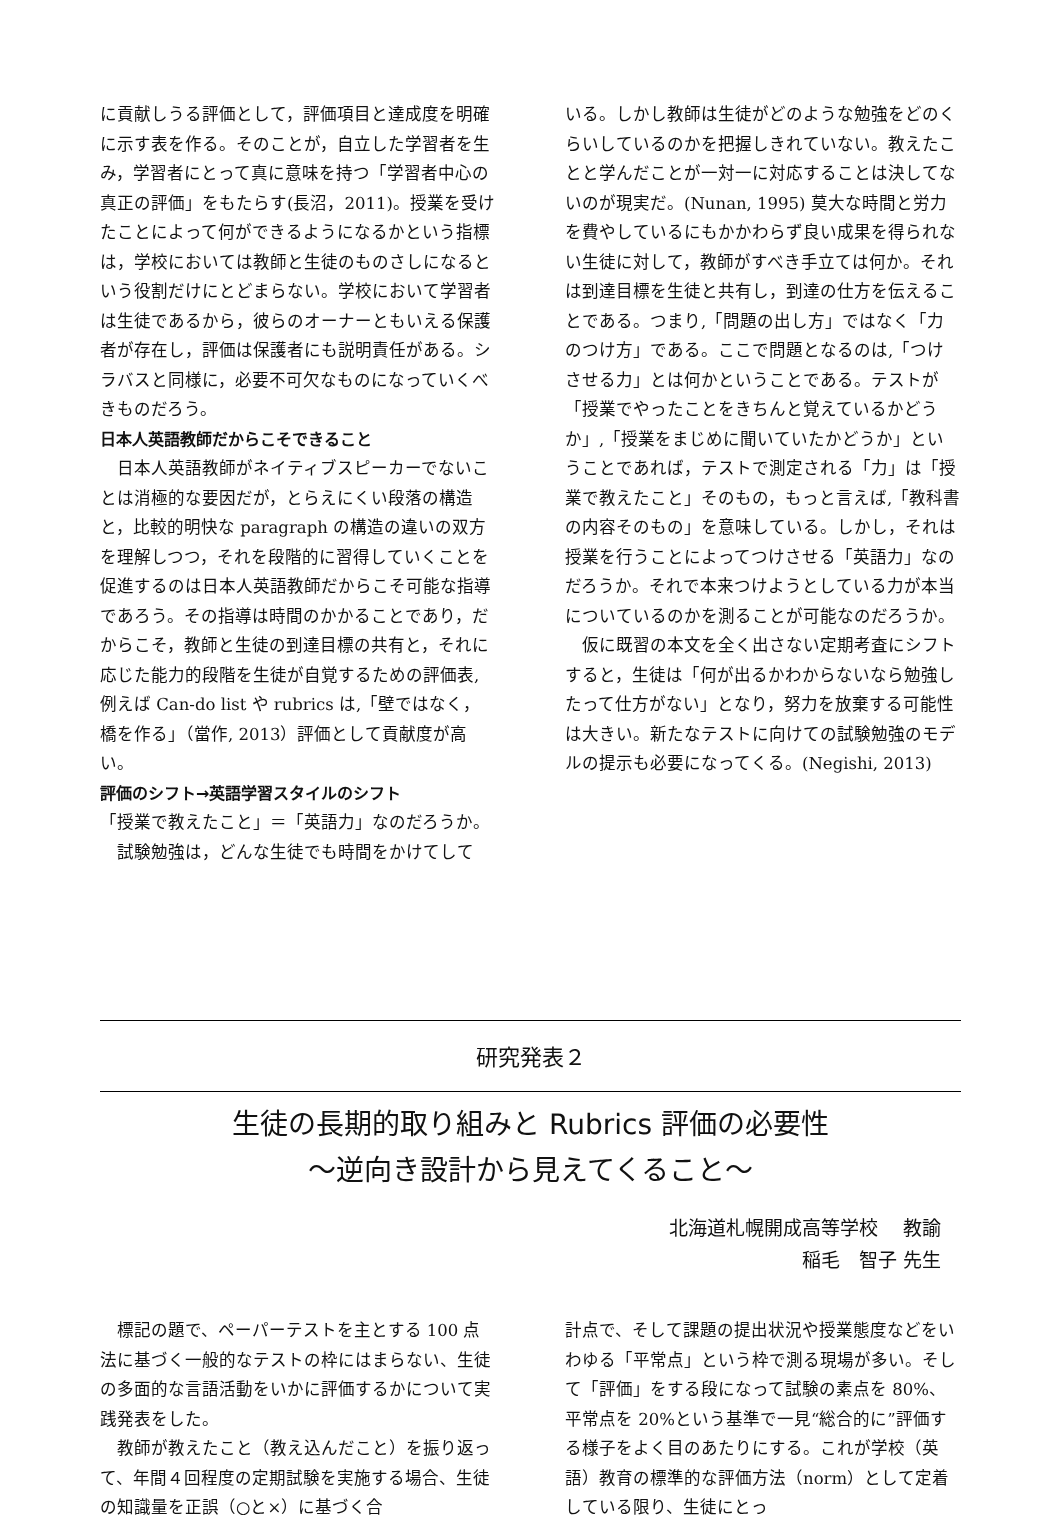に貢献しうる評価として，評価項目と達成度を明確に示す表を作る。そのことが，自立した学習者を生み，学習者にとって真に意味を持つ「学習者中心の真正の評価」をもたらす(長沼，2011)。授業を受けたことによって何ができるようになるかという指標は，学校においては教師と生徒のものさしになるという役割だけにとどまらない。学校において学習者は生徒であるから，彼らのオーナーともいえる保護者が存在し，評価は保護者にも説明責任がある。シラバスと同様に，必要不可欠なものになっていくべきものだろう。
日本人英語教師だからこそできること
日本人英語教師がネイティブスピーカーでないことは消極的な要因だが，とらえにくい段落の構造と，比較的明快な paragraph の構造の違いの双方を理解しつつ，それを段階的に習得していくことを促進するのは日本人英語教師だからこそ可能な指導であろう。その指導は時間のかかることであり，だからこそ，教師と生徒の到達目標の共有と，それに応じた能力的段階を生徒が自覚するための評価表, 例えば Can-do list や rubrics は,「壁ではなく，橋を作る」（當作, 2013）評価として貢献度が高い。
評価のシフト→英語学習スタイルのシフト
「授業で教えたこと」＝「英語力」なのだろうか。
試験勉強は，どんな生徒でも時間をかけてして
いる。しかし教師は生徒がどのような勉強をどのくらいしているのかを把握しきれていない。教えたことと学んだことが一対一に対応することは決してないのが現実だ。(Nunan, 1995) 莫大な時間と労力を費やしているにもかかわらず良い成果を得られない生徒に対して，教師がすべき手立ては何か。それは到達目標を生徒と共有し，到達の仕方を伝えることである。つまり,「問題の出し方」ではなく「力のつけ方」である。ここで問題となるのは,「つけさせる力」とは何かということである。テストが「授業でやったことをきちんと覚えているかどうか」,「授業をまじめに聞いていたかどうか」ということであれば，テストで測定される「力」は「授業で教えたこと」そのもの，もっと言えば,「教科書の内容そのもの」を意味している。しかし，それは授業を行うことによってつけさせる「英語力」なのだろうか。それで本来つけようとしている力が本当についているのかを測ることが可能なのだろうか。
仮に既習の本文を全く出さない定期考査にシフトすると，生徒は「何が出るかわからないなら勉強したって仕方がない」となり，努力を放棄する可能性は大きい。新たなテストに向けての試験勉強のモデルの提示も必要になってくる。(Negishi, 2013)
研究発表２
生徒の長期的取り組みと Rubrics 評価の必要性
～逆向き設計から見えてくること～
北海道札幌開成高等学校　 教諭
稲毛　智子 先生
標記の題で、ペーパーテストを主とする 100 点法に基づく一般的なテストの枠にはまらない、生徒の多面的な言語活動をいかに評価するかについて実践発表をした。
教師が教えたこと（教え込んだこと）を振り返って、年間４回程度の定期試験を実施する場合、生徒の知識量を正誤（○と×）に基づく合
計点で、そして課題の提出状況や授業態度などをいわゆる「平常点」という枠で測る現場が多い。そして「評価」をする段になって試験の素点を 80%、平常点を 20%という基準で一見“総合的に”評価する様子をよく目のあたりにする。これが学校（英語）教育の標準的な評価方法（norm）として定着している限り、生徒にとっ